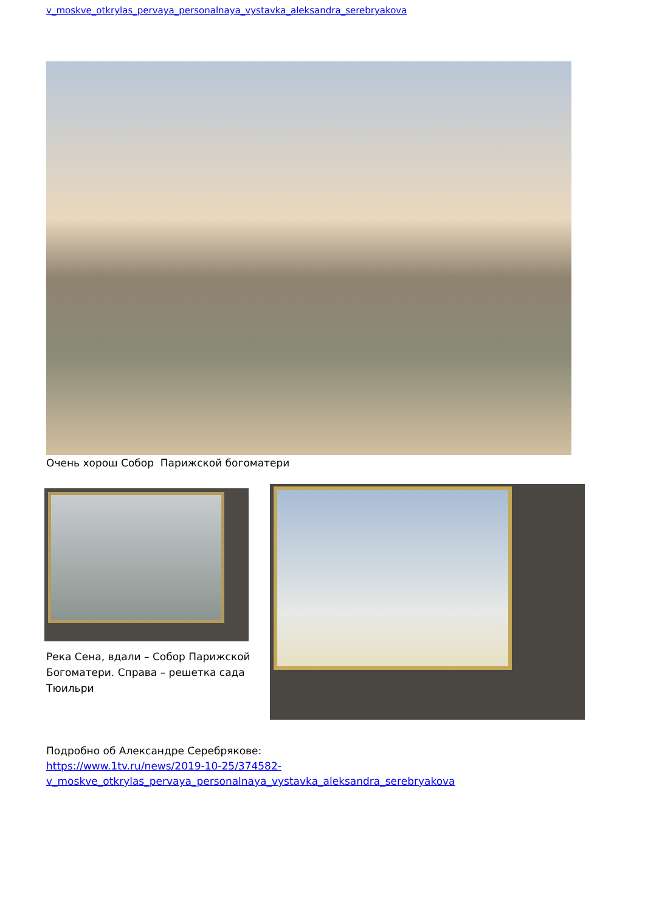v_moskve_otkrylas_pervaya_personalnaya_vystavka_aleksandra_serebryakova
Очень хорош Собор Парижской богоматери
Река Сена, вдали – Собор Парижской Богоматери. Справа – решетка сада Тюильри
Подробно об Александре Серебрякове:
https://www.1tv.ru/news/2019-10-25/374582-
v_moskve_otkrylas_pervaya_personalnaya_vystavka_aleksandra_serebryakova